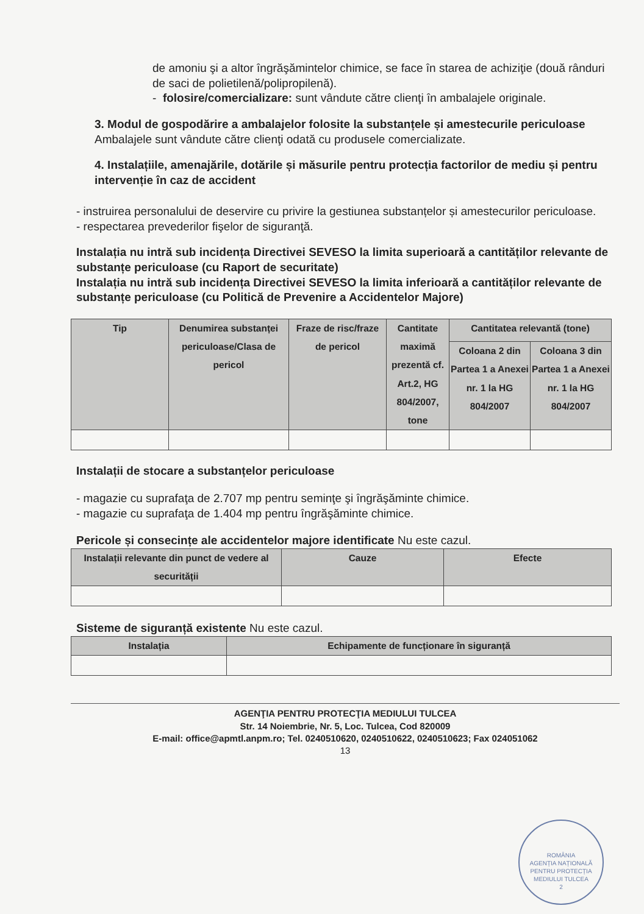de amoniu şi a altor îngrăşămintelor chimice, se face în starea de achiziţie (două rânduri de saci de polietilenă/polipropilenă).
- folosire/comercializare: sunt vândute către clienţi în ambalajele originale.
3. Modul de gospodărire a ambalajelor folosite la substanțele și amestecurile periculoase
Ambalajele sunt vândute către clienţi odată cu produsele comercializate.
4. Instalațiile, amenajările, dotările și măsurile pentru protecția factorilor de mediu și pentru intervenție în caz de accident
- instruirea personalului de deservire cu privire la gestiunea substanțelor și amestecurilor periculoase.
- respectarea prevederilor fişelor de siguranţă.
Instalația nu intră sub incidența Directivei SEVESO la limita superioară a cantităților relevante de substanțe periculoase (cu Raport de securitate)
Instalația nu intră sub incidența Directivei SEVESO la limita inferioară a cantităților relevante de substanțe periculoase (cu Politică de Prevenire a Accidentelor Majore)
| Tip | Denumirea substanței periculoase/Clasa de pericol | Fraze de risc/fraze de pericol | Cantitate maximă prezentă cf. Art.2, HG 804/2007, tone | Cantitatea relevantă (tone) | |
| --- | --- | --- | --- | --- | --- |
| | | | | Coloana 2 din Partea 1 a Anexei nr. 1 la HG 804/2007 | Coloana 3 din Partea 1 a Anexei nr. 1 la HG 804/2007 |
Instalații de stocare a substanțelor periculoase
- magazie cu suprafaţa de 2.707 mp pentru seminţe şi îngrăşăminte chimice.
- magazie cu suprafaţa de 1.404 mp pentru îngrăşăminte chimice.
Pericole și consecințe ale accidentelor majore identificate Nu este cazul.
| Instalații relevante din punct de vedere al securității | Cauze | Efecte |
| --- | --- | --- |
Sisteme de siguranță existente Nu este cazul.
| Instalația | Echipamente de funcționare în siguranță |
| --- | --- |
AGENŢIA PENTRU PROTECŢIA MEDIULUI TULCEA
Str. 14 Noiembrie, Nr. 5, Loc. Tulcea, Cod 820009
E-mail: office@apmtl.anpm.ro; Tel. 0240510620, 0240510622, 0240510623; Fax 024051062
13
ROMÂNIA
AGENȚIA NAȚIONALĂ PENTRU PROTECȚIA MEDIULUI TULCEA
2